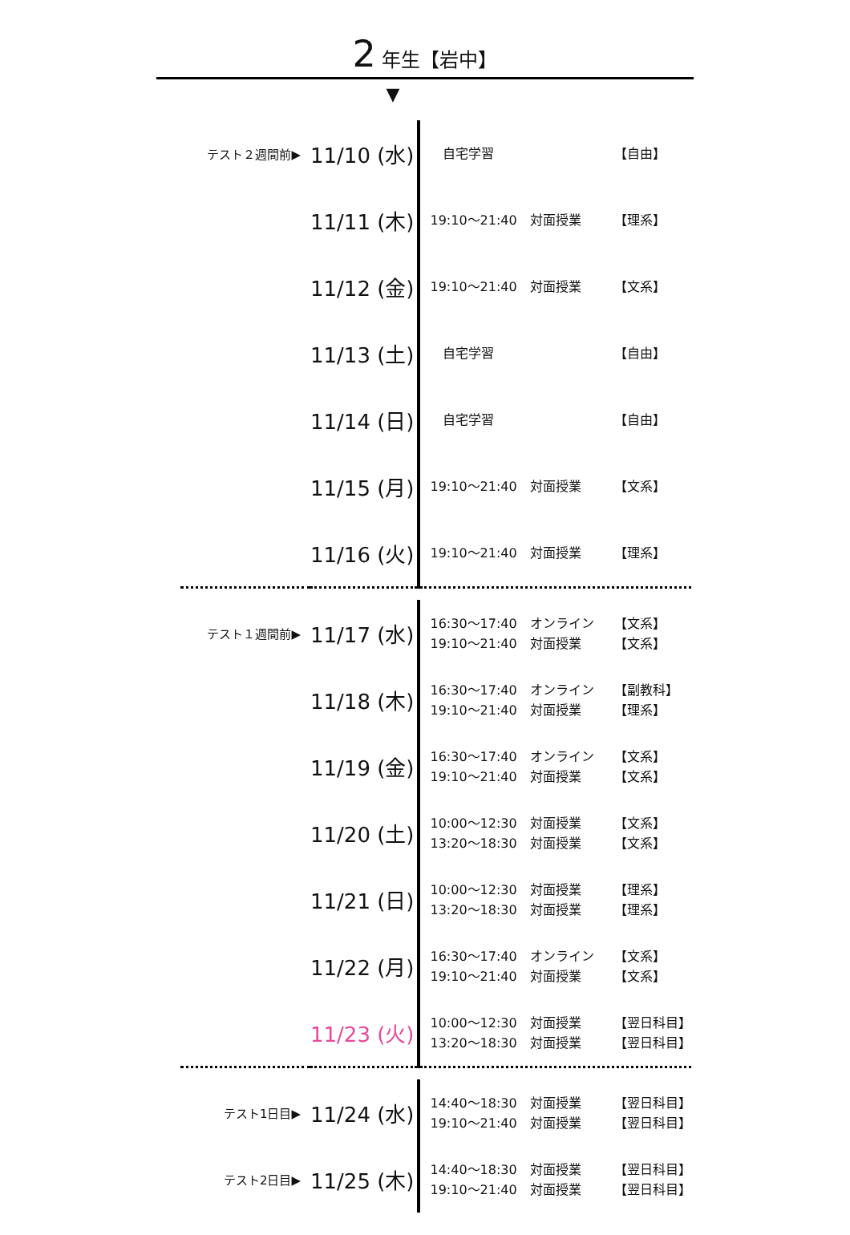2 年生【岩中】
▼
| テスト２週間前▶ | 11/10 (水) | 自宅学習 【自由】 |
| | 11/11 (木) | 19:10〜21:40 対面授業 【理系】 |
| | 11/12 (金) | 19:10〜21:40 対面授業 【文系】 |
| | 11/13 (土) | 自宅学習 【自由】 |
| | 11/14 (日) | 自宅学習 【自由】 |
| | 11/15 (月) | 19:10〜21:40 対面授業 【文系】 |
| | 11/16 (火) | 19:10〜21:40 対面授業 【理系】 |
| テスト１週間前▶ | 11/17 (水) | 16:30〜17:40 オンライン 【文系】 19:10〜21:40 対面授業 【文系】 |
| | 11/18 (木) | 16:30〜17:40 オンライン 【副教科】 19:10〜21:40 対面授業 【理系】 |
| | 11/19 (金) | 16:30〜17:40 オンライン 【文系】 19:10〜21:40 対面授業 【文系】 |
| | 11/20 (土) | 10:00〜12:30 対面授業 【文系】 13:20〜18:30 対面授業 【文系】 |
| | 11/21 (日) | 10:00〜12:30 対面授業 【理系】 13:20〜18:30 対面授業 【理系】 |
| | 11/22 (月) | 16:30〜17:40 オンライン 【文系】 19:10〜21:40 対面授業 【文系】 |
| | 11/23 (火) | 10:00〜12:30 対面授業 【翌日科目】 13:20〜18:30 対面授業 【翌日科目】 |
| テスト1日目▶ | 11/24 (水) | 14:40〜18:30 対面授業 【翌日科目】 19:10〜21:40 対面授業 【翌日科目】 |
| テスト2日目▶ | 11/25 (木) | 14:40〜18:30 対面授業 【翌日科目】 19:10〜21:40 対面授業 【翌日科目】 |